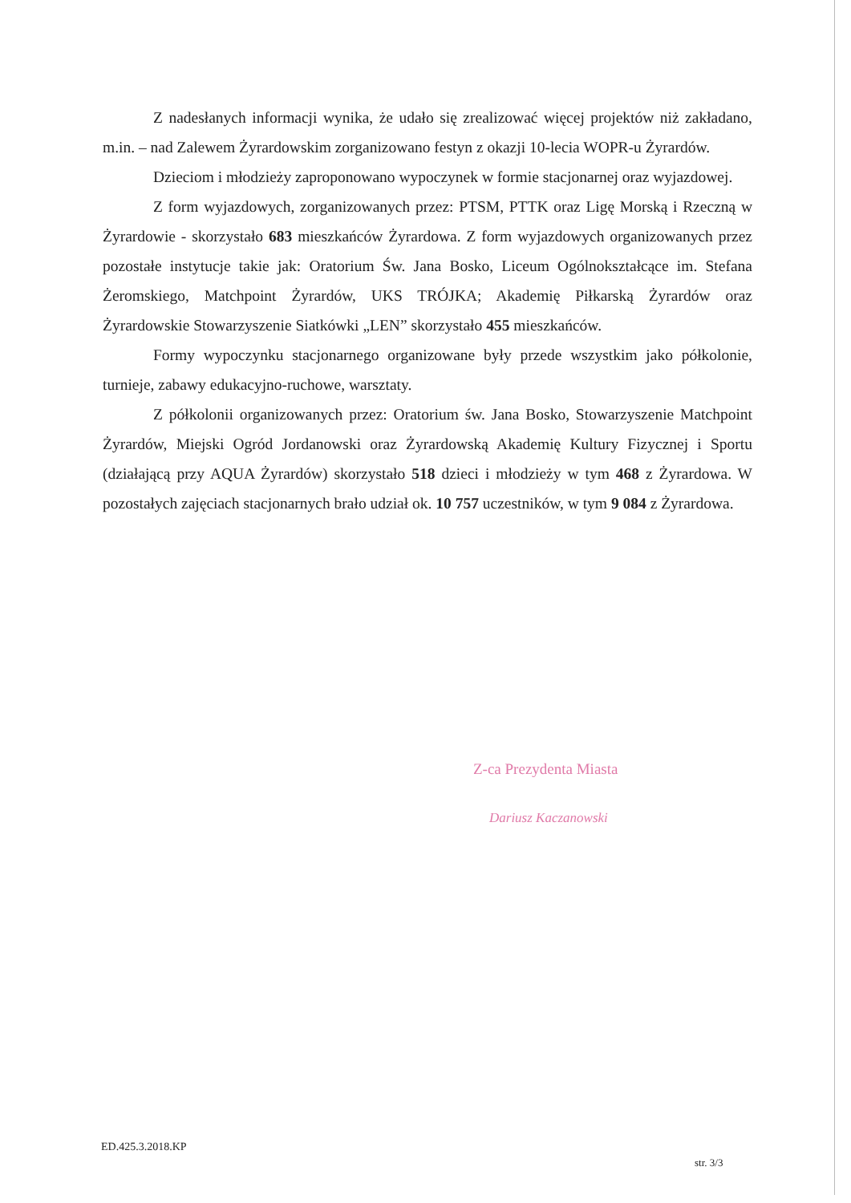Z nadesłanych informacji wynika, że udało się zrealizować więcej projektów niż zakładano, m.in. – nad Zalewem Żyrardowskim zorganizowano festyn z okazji 10-lecia WOPR-u Żyrardów.
Dzieciom i młodzieży zaproponowano wypoczynek w formie stacjonarnej oraz wyjazdowej.
Z form wyjazdowych, zorganizowanych przez: PTSM, PTTK oraz Ligę Morską i Rzeczną w Żyrardowie - skorzystało 683 mieszkańców Żyrardowa. Z form wyjazdowych organizowanych przez pozostałe instytucje takie jak: Oratorium Św. Jana Bosko, Liceum Ogólnokształcące im. Stefana Żeromskiego, Matchpoint Żyrardów, UKS TRÓJKA; Akademię Piłkarską Żyrardów oraz Żyrardowskie Stowarzyszenie Siatkówki „LEN” skorzystało 455 mieszkańców.
Formy wypoczynku stacjonarnego organizowane były przede wszystkim jako półkolonie, turnieje, zabawy edukacyjno-ruchowe, warsztaty.
Z półkolonii organizowanych przez: Oratorium św. Jana Bosko, Stowarzyszenie Matchpoint Żyrardów, Miejski Ogród Jordanowski oraz Żyrardowską Akademię Kultury Fizycznej i Sportu (działającą przy AQUA Żyrardów) skorzystało 518 dzieci i młodzieży w tym 468 z Żyrardowa. W pozostałych zajęciach stacjonarnych brało udział ok. 10 757 uczestników, w tym 9 084 z Żyrardowa.
Z-ca Prezydenta Miasta
Dariusz Kaczanowski
ED.425.3.2018.KP
str. 3/3